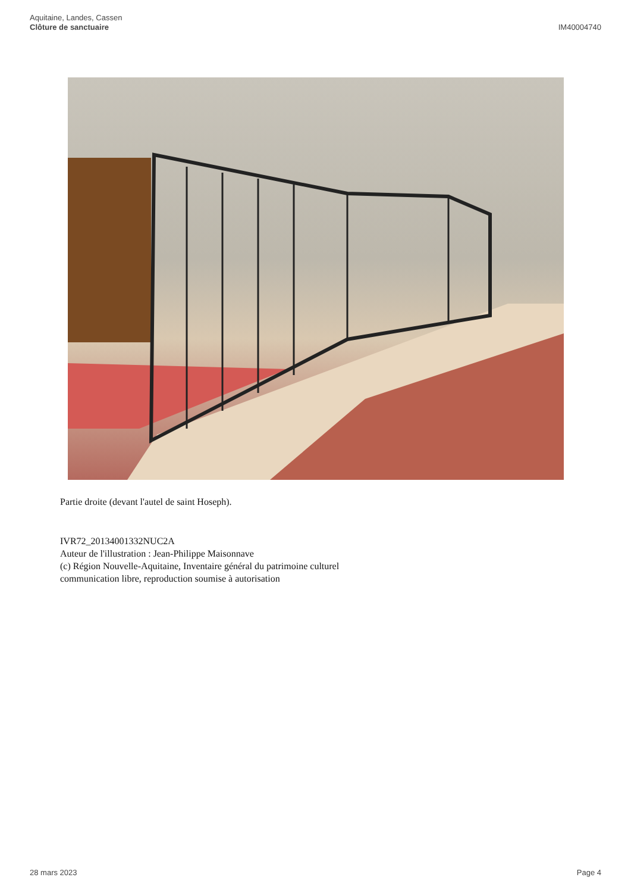Aquitaine, Landes, Cassen
Clôture de sanctuaire
IM40004740
Partie droite (devant l'autel de saint Hoseph).
IVR72_20134001332NUC2A
Auteur de l'illustration : Jean-Philippe Maisonnave
(c) Région Nouvelle-Aquitaine, Inventaire général du patrimoine culturel
communication libre, reproduction soumise à autorisation
28 mars 2023 Page 4